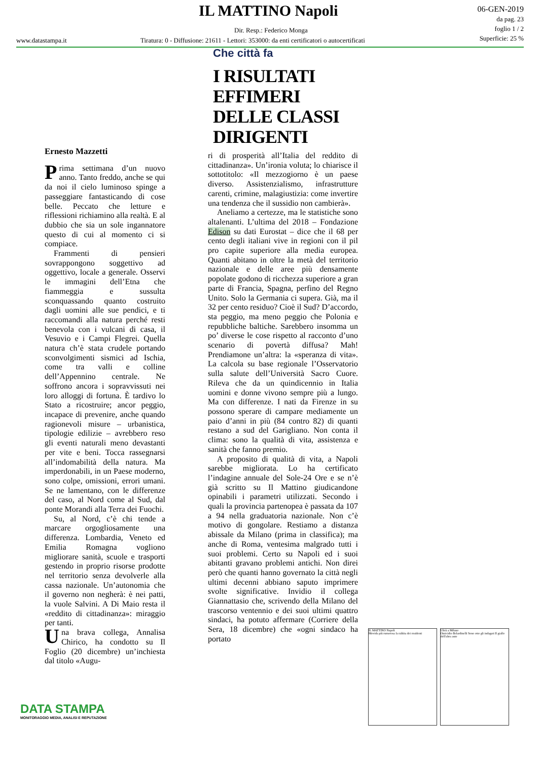IL MATTINO Napoli
Dir. Resp.: Federico Monga
www.datastampa.it
Tiratura: 0 - Diffusione: 21611 - Lettori: 353000: da enti certificatori o autocertificati
06-GEN-2019
da pag. 23
foglio 1 / 2
Superficie: 25 %
Che città fa
I RISULTATI
EFFIMERI
DELLE CLASSI
DIRIGENTI
Ernesto Mazzetti
Prima settimana d’un nuovo anno. Tanto freddo, anche se qui da noi il cielo luminoso spinge a passeggiare fantasticando di cose belle. Peccato che letture e riflessioni richiamino alla realtà. E al dubbio che sia un sole ingannatore questo di cui al momento ci si compiace.
Frammenti di pensieri sovrappongono soggettivo ad oggettivo, locale a generale. Osservi le immagini dell’Etna che fiammeggia e sussulta sconquassando quanto costruito dagli uomini alle sue pendici, e ti raccomandi alla natura perché resti benevola con i vulcani di casa, il Vesuvio e i Campi Flegrei. Quella natura ch’è stata crudele portando sconvolgimenti sismici ad Ischia, come tra valli e colline dell’Appennino centrale. Ne soffrono ancora i sopravvissuti nei loro alloggi di fortuna. È tardivo lo Stato a ricostruire; ancor peggio, incapace di prevenire, anche quando ragionevoli misure – urbanistica, tipologie edilizie – avrebbero reso gli eventi naturali meno devastanti per vite e beni. Tocca rassegnarsi all’indomabilità della natura. Ma imperdonabili, in un Paese moderno, sono colpe, omissioni, errori umani. Se ne lamentano, con le differenze del caso, al Nord come al Sud, dal ponte Morandi alla Terra dei Fuochi.
Su, al Nord, c’è chi tende a marcare orgogliosamente una differenza. Lombardia, Veneto ed Emilia Romagna vogliono migliorare sanità, scuole e trasporti gestendo in proprio risorse prodotte nel territorio senza devolverle alla cassa nazionale. Un’autonomia che il governo non negherà: è nei patti, la vuole Salvini. A Di Maio resta il «reddito di cittadinanza»: miraggio per tanti.
Una brava collega, Annalisa Chirico, ha condotto su Il Foglio (20 dicembre) un’inchiesta dal titolo «Augu-
ri di prosperità all’Italia del reddito di cittadinanza». Un’ironia voluta; lo chiarisce il sottotitolo: «Il mezzogiorno è un paese diverso. Assistenzialismo, infrastrutture carenti, crimine, malagiustizia: come invertire una tendenza che il sussidio non cambierà».
Aneliamo a certezze, ma le statistiche sono altalenanti. L’ultima del 2018 – Fondazione Edison su dati Eurostat – dice che il 68 per cento degli italiani vive in regioni con il pil pro capite superiore alla media europea. Quanti abitano in oltre la metà del territorio nazionale e delle aree più densamente popolate godono di ricchezza superiore a gran parte di Francia, Spagna, perfino del Regno Unito. Solo la Germania ci supera. Già, ma il 32 per cento residuo? Cioè il Sud? D’accordo, sta peggio, ma meno peggio che Polonia e repubbliche baltiche. Sarebbero insomma un po’ diverse le cose rispetto al racconto d’uno scenario di povertà diffusa? Mah! Prendiamone un’altra: la «speranza di vita». La calcola su base regionale l’Osservatorio sulla salute dell’Università Sacro Cuore. Rileva che da un quindicennio in Italia uomini e donne vivono sempre più a lungo. Ma con differenze. I nati da Firenze in su possono sperare di campare mediamente un paio d’anni in più (84 contro 82) di quanti restano a sud del Garigliano. Non conta il clima: sono la qualità di vita, assistenza e sanità che fanno premio.
A proposito di qualità di vita, a Napoli sarebbe migliorata. Lo ha certificato l’indagine annuale del Sole-24 Ore e se n’è già scritto su Il Mattino giudicandone opinabili i parametri utilizzati. Secondo i quali la provincia partenopea è passata da 107 a 94 nella graduatoria nazionale. Non c’è motivo di gongolare. Restiamo a distanza abissale da Milano (prima in classifica); ma anche di Roma, ventesima malgrado tutti i suoi problemi. Certo su Napoli ed i suoi abitanti gravano problemi antichi. Non direi però che quanti hanno governato la città negli ultimi decenni abbiano saputo imprimere svolte significative. Invidio il collega Giannattasio che, scrivendo della Milano del trascorso ventennio e dei suoi ultimi quattro sindaci, ha potuto affermare (Corriere della Sera, 18 dicembre) che «ogni sindaco ha portato
IL MATTINO Napoli
Movida più rumorosa la rabbia dei residenti
Ultrà a Milano
Omicidio Belardinelli Sono otto gli indagati Il giallo dell'altra auto
DATA STAMPA
MONITORAGGIO MEDIA, ANALISI E REPUTAZIONE